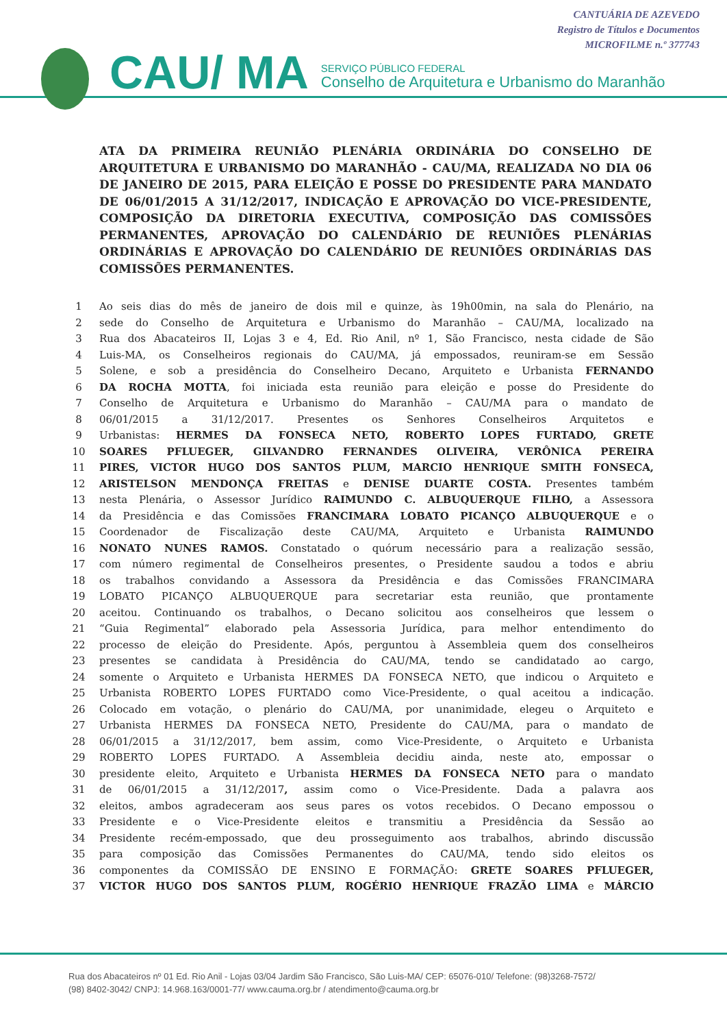CANTUÁRIA DE AZEVEDO
Registro de Títulos e Documentos
MICROFILME n.º 377743
CAU/ MA
SERVIÇO PÚBLICO FEDERAL
Conselho de Arquitetura e Urbanismo do Maranhão
ATA DA PRIMEIRA REUNIÃO PLENÁRIA ORDINÁRIA DO CONSELHO DE ARQUITETURA E URBANISMO DO MARANHÃO - CAU/MA, REALIZADA NO DIA 06 DE JANEIRO DE 2015, PARA ELEIÇÃO E POSSE DO PRESIDENTE PARA MANDATO DE 06/01/2015 A 31/12/2017, INDICAÇÃO E APROVAÇÃO DO VICE-PRESIDENTE, COMPOSIÇÃO DA DIRETORIA EXECUTIVA, COMPOSIÇÃO DAS COMISSÕES PERMANENTES, APROVAÇÃO DO CALENDÁRIO DE REUNIÕES PLENÁRIAS ORDINÁRIAS E APROVAÇÃO DO CALENDÁRIO DE REUNIÕES ORDINÁRIAS DAS COMISSÕES PERMANENTES.
| 1 | Ao seis dias do mês de janeiro de dois mil e quinze, às 19h00min, na sala do Plenário, na |
| 2 | sede do Conselho de Arquitetura e Urbanismo do Maranhão – CAU/MA, localizado na |
| 3 | Rua dos Abacateiros II, Lojas 3 e 4, Ed. Rio Anil, nº 1, São Francisco, nesta cidade de São |
| 4 | Luis-MA, os Conselheiros regionais do CAU/MA, já empossados, reuniram-se em Sessão |
| 5 | Solene, e sob a presidência do Conselheiro Decano, Arquiteto e Urbanista FERNANDO |
| 6 | DA ROCHA MOTTA , foi iniciada esta reunião para eleição e posse do Presidente do |
| 7 | Conselho de Arquitetura e Urbanismo do Maranhão – CAU/MA para o mandato de |
| 8 | 06/01/2015 a 31/12/2017. Presentes os Senhores Conselheiros Arquitetos e |
| 9 | Urbanistas: HERMES DA FONSECA NETO, ROBERTO LOPES FURTADO, GRETE |
| 10 | SOARES PFLUEGER, GILVANDRO FERNANDES OLIVEIRA, VERÔNICA PEREIRA |
| 11 | PIRES, VICTOR HUGO DOS SANTOS PLUM, MARCIO HENRIQUE SMITH FONSECA, |
| 12 | ARISTELSON MENDONÇA FREITAS e DENISE DUARTE COSTA. Presentes também |
| 13 | nesta Plenária, o Assessor Jurídico RAIMUNDO C. ALBUQUERQUE FILHO, a Assessora |
| 14 | da Presidência e das Comissões FRANCIMARA LOBATO PICANÇO ALBUQUERQUE e o |
| 15 | Coordenador de Fiscalização deste CAU/MA, Arquiteto e Urbanista RAIMUNDO |
| 16 | NONATO NUNES RAMOS. Constatado o quórum necessário para a realização sessão, |
| 17 | com número regimental de Conselheiros presentes, o Presidente saudou a todos e abriu |
| 18 | os trabalhos convidando a Assessora da Presidência e das Comissões FRANCIMARA |
| 19 | LOBATO PICANÇO ALBUQUERQUE para secretariar esta reunião, que prontamente |
| 20 | aceitou. Continuando os trabalhos, o Decano solicitou aos conselheiros que lessem o |
| 21 | “Guia Regimental” elaborado pela Assessoria Jurídica, para melhor entendimento do |
| 22 | processo de eleição do Presidente. Após, perguntou à Assembleia quem dos conselheiros |
| 23 | presentes se candidata à Presidência do CAU/MA, tendo se candidatado ao cargo, |
| 24 | somente o Arquiteto e Urbanista HERMES DA FONSECA NETO, que indicou o Arquiteto e |
| 25 | Urbanista ROBERTO LOPES FURTADO como Vice-Presidente, o qual aceitou a indicação. |
| 26 | Colocado em votação, o plenário do CAU/MA, por unanimidade, elegeu o Arquiteto e |
| 27 | Urbanista HERMES DA FONSECA NETO, Presidente do CAU/MA, para o mandato de |
| 28 | 06/01/2015 a 31/12/2017, bem assim, como Vice-Presidente, o Arquiteto e Urbanista |
| 29 | ROBERTO LOPES FURTADO. A Assembleia decidiu ainda, neste ato, empossar o |
| 30 | presidente eleito, Arquiteto e Urbanista HERMES DA FONSECA NETO para o mandato |
| 31 | de 06/01/2015 a 31/12/2017 , assim como o Vice-Presidente. Dada a palavra aos |
| 32 | eleitos, ambos agradeceram aos seus pares os votos recebidos. O Decano empossou o |
| 33 | Presidente e o Vice-Presidente eleitos e transmitiu a Presidência da Sessão ao |
| 34 | Presidente recém-empossado, que deu prosseguimento aos trabalhos, abrindo discussão |
| 35 | para composição das Comissões Permanentes do CAU/MA, tendo sido eleitos os |
| 36 | componentes da COMISSÃO DE ENSINO E FORMAÇÃO: GRETE SOARES PFLUEGER, |
| 37 | VICTOR HUGO DOS SANTOS PLUM, ROGÉRIO HENRIQUE FRAZÃO LIMA e MÁRCIO |
Rua dos Abacateiros nº 01 Ed. Rio Anil - Lojas 03/04 Jardim São Francisco, São Luis-MA/ CEP: 65076-010/ Telefone: (98)3268-7572/
(98) 8402-3042/ CNPJ: 14.968.163/0001-77/ www.cauma.org.br / atendimento@cauma.org.br